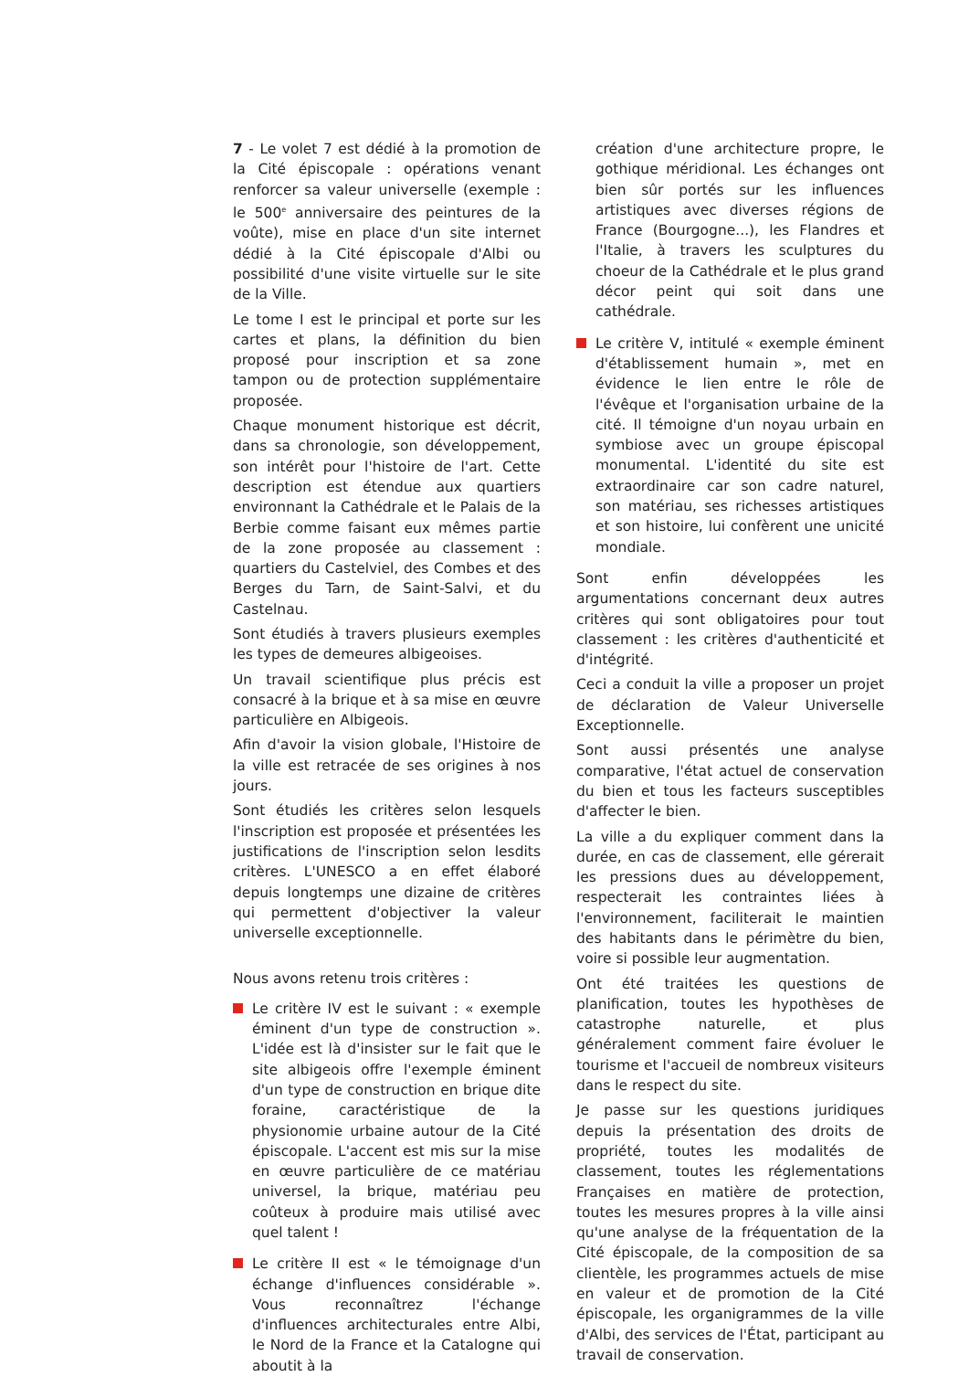7 - Le volet 7 est dédié à la promotion de la Cité épiscopale : opérations venant renforcer sa valeur universelle (exemple : le 500<sup>e</sup> anniversaire des peintures de la voûte), mise en place d'un site internet dédié à la Cité épiscopale d'Albi ou possibilité d'une visite virtuelle sur le site de la Ville.
Le tome I est le principal et porte sur les cartes et plans, la définition du bien proposé pour inscription et sa zone tampon ou de protection supplémentaire proposée.
Chaque monument historique est décrit, dans sa chronologie, son développement, son intérêt pour l'histoire de l'art. Cette description est étendue aux quartiers environnant la Cathédrale et le Palais de la Berbie comme faisant eux mêmes partie de la zone proposée au classement : quartiers du Castelviel, des Combes et des Berges du Tarn, de Saint-Salvi, et du Castelnau.
Sont étudiés à travers plusieurs exemples les types de demeures albigeoises.
Un travail scientifique plus précis est consacré à la brique et à sa mise en œuvre particulière en Albigeois.
Afin d'avoir la vision globale, l'Histoire de la ville est retracée de ses origines à nos jours.
Sont étudiés les critères selon lesquels l'inscription est proposée et présentées les justifications de l'inscription selon lesdits critères. L'UNESCO a en effet élaboré depuis longtemps une dizaine de critères qui permettent d'objectiver la valeur universelle exceptionnelle.
Nous avons retenu trois critères :
Le critère IV est le suivant : « exemple éminent d'un type de construction ». L'idée est là d'insister sur le fait que le site albigeois offre l'exemple éminent d'un type de construction en brique dite foraine, caractéristique de la physionomie urbaine autour de la Cité épiscopale. L'accent est mis sur la mise en œuvre particulière de ce matériau universel, la brique, matériau peu coûteux à produire mais utilisé avec quel talent !
Le critère II est « le témoignage d'un échange d'influences considérable ». Vous reconnaîtrez l'échange d'influences architecturales entre Albi, le Nord de la France et la Catalogne qui aboutit à la
création d'une architecture propre, le gothique méridional. Les échanges ont bien sûr portés sur les influences artistiques avec diverses régions de France (Bourgogne...), les Flandres et l'Italie, à travers les sculptures du choeur de la Cathédrale et le plus grand décor peint qui soit dans une cathédrale.
Le critère V, intitulé « exemple éminent d'établissement humain », met en évidence le lien entre le rôle de l'évêque et l'organisation urbaine de la cité. Il témoigne d'un noyau urbain en symbiose avec un groupe épiscopal monumental. L'identité du site est extraordinaire car son cadre naturel, son matériau, ses richesses artistiques et son histoire, lui confèrent une unicité mondiale.
Sont enfin développées les argumentations concernant deux autres critères qui sont obligatoires pour tout classement : les critères d'authenticité et d'intégrité.
Ceci a conduit la ville a proposer un projet de déclaration de Valeur Universelle Exceptionnelle.
Sont aussi présentés une analyse comparative, l'état actuel de conservation du bien et tous les facteurs susceptibles d'affecter le bien.
La ville a du expliquer comment dans la durée, en cas de classement, elle gérerait les pressions dues au développement, respecterait les contraintes liées à l'environnement, faciliterait le maintien des habitants dans le périmètre du bien, voire si possible leur augmentation.
Ont été traitées les questions de planification, toutes les hypothèses de catastrophe naturelle, et plus généralement comment faire évoluer le tourisme et l'accueil de nombreux visiteurs dans le respect du site.
Je passe sur les questions juridiques depuis la présentation des droits de propriété, toutes les modalités de classement, toutes les réglementations Françaises en matière de protection, toutes les mesures propres à la ville ainsi qu'une analyse de la fréquentation de la Cité épiscopale, de la composition de sa clientèle, les programmes actuels de mise en valeur et de promotion de la Cité épiscopale, les organigrammes de la ville d'Albi, des services de l'État, participant au travail de conservation.